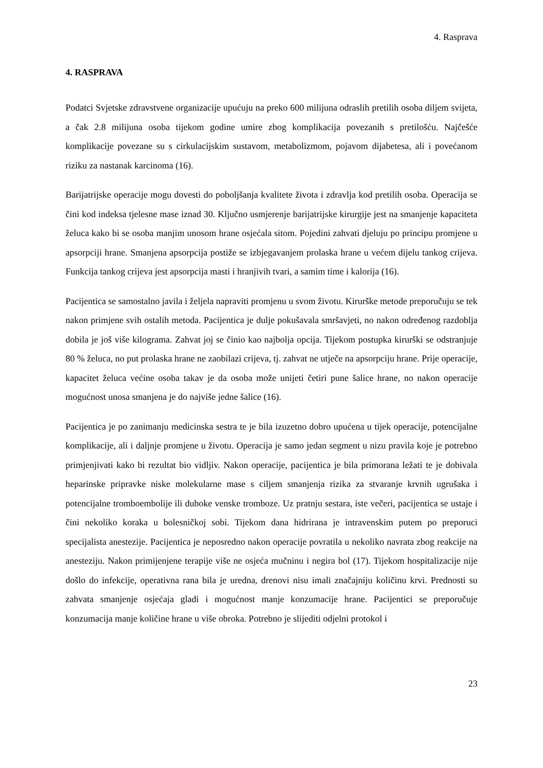4. Rasprava
4. RASPRAVA
Podatci Svjetske zdravstvene organizacije upućuju na preko 600 milijuna odraslih pretilih osoba diljem svijeta, a čak 2.8 milijuna osoba tijekom godine umire zbog komplikacija povezanih s pretilošću. Najčešće komplikacije povezane su s cirkulacijskim sustavom, metabolizmom, pojavom dijabetesa, ali i povećanom riziku za nastanak karcinoma (16).
Barijatrijske operacije mogu dovesti do poboljšanja kvalitete života i zdravlja kod pretilih osoba. Operacija se čini kod indeksa tjelesne mase iznad 30. Ključno usmjerenje barijatrijske kirurgije jest na smanjenje kapaciteta želuca kako bi se osoba manjim unosom hrane osjećala sitom. Pojedini zahvati djeluju po principu promjene u apsorpciji hrane. Smanjena apsorpcija postiže se izbjegavanjem prolaska hrane u većem dijelu tankog crijeva. Funkcija tankog crijeva jest apsorpcija masti i hranjivih tvari, a samim time i kalorija (16).
Pacijentica se samostalno javila i željela napraviti promjenu u svom životu. Kirurške metode preporučuju se tek nakon primjene svih ostalih metoda. Pacijentica je dulje pokušavala smršavjeti, no nakon određenog razdoblja dobila je još više kilograma. Zahvat joj se činio kao najbolja opcija. Tijekom postupka kirurški se odstranjuje 80 % želuca, no put prolaska hrane ne zaobilazi crijeva, tj. zahvat ne utječe na apsorpciju hrane. Prije operacije, kapacitet želuca većine osoba takav je da osoba može unijeti četiri pune šalice hrane, no nakon operacije mogućnost unosa smanjena je do najviše jedne šalice (16).
Pacijentica je po zanimanju medicinska sestra te je bila izuzetno dobro upućena u tijek operacije, potencijalne komplikacije, ali i daljnje promjene u životu. Operacija je samo jedan segment u nizu pravila koje je potrebno primjenjivati kako bi rezultat bio vidljiv. Nakon operacije, pacijentica je bila primorana ležati te je dobivala heparinske pripravke niske molekularne mase s ciljem smanjenja rizika za stvaranje krvnih ugrušaka i potencijalne tromboembolije ili duboke venske tromboze. Uz pratnju sestara, iste večeri, pacijentica se ustaje i čini nekoliko koraka u bolesničkoj sobi. Tijekom dana hidrirana je intravenskim putem po preporuci specijalista anestezije. Pacijentica je neposredno nakon operacije povratila u nekoliko navrata zbog reakcije na anesteziju. Nakon primijenjene terapije više ne osjeća mučninu i negira bol (17). Tijekom hospitalizacije nije došlo do infekcije, operativna rana bila je uredna, drenovi nisu imali značajniju količinu krvi. Prednosti su zahvata smanjenje osjećaja gladi i mogućnost manje konzumacije hrane. Pacijentici se preporučuje konzumacija manje količine hrane u više obroka. Potrebno je slijediti odjelni protokol i
23